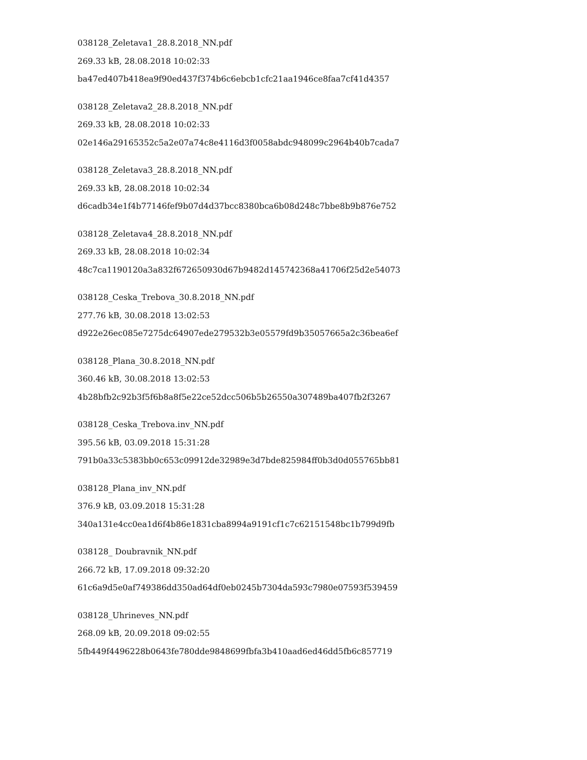038128_Zeletava1_28.8.2018_NN.pdf
269.33 kB, 28.08.2018 10:02:33
ba47ed407b418ea9f90ed437f374b6c6ebcb1cfc21aa1946ce8faa7cf41d4357
038128_Zeletava2_28.8.2018_NN.pdf
269.33 kB, 28.08.2018 10:02:33
02e146a29165352c5a2e07a74c8e4116d3f0058abdc948099c2964b40b7cada7
038128_Zeletava3_28.8.2018_NN.pdf
269.33 kB, 28.08.2018 10:02:34
d6cadb34e1f4b77146fef9b07d4d37bcc8380bca6b08d248c7bbe8b9b876e752
038128_Zeletava4_28.8.2018_NN.pdf
269.33 kB, 28.08.2018 10:02:34
48c7ca1190120a3a832f672650930d67b9482d145742368a41706f25d2e54073
038128_Ceska_Trebova_30.8.2018_NN.pdf
277.76 kB, 30.08.2018 13:02:53
d922e26ec085e7275dc64907ede279532b3e05579fd9b35057665a2c36bea6ef
038128_Plana_30.8.2018_NN.pdf
360.46 kB, 30.08.2018 13:02:53
4b28bfb2c92b3f5f6b8a8f5e22ce52dcc506b5b26550a307489ba407fb2f3267
038128_Ceska_Trebova.inv_NN.pdf
395.56 kB, 03.09.2018 15:31:28
791b0a33c5383bb0c653c09912de32989e3d7bde825984ff0b3d0d055765bb81
038128_Plana_inv_NN.pdf
376.9 kB, 03.09.2018 15:31:28
340a131e4cc0ea1d6f4b86e1831cba8994a9191cf1c7c62151548bc1b799d9fb
038128_ Doubravnik_NN.pdf
266.72 kB, 17.09.2018 09:32:20
61c6a9d5e0af749386dd350ad64df0eb0245b7304da593c7980e07593f539459
038128_Uhrineves_NN.pdf
268.09 kB, 20.09.2018 09:02:55
5fb449f4496228b0643fe780dde9848699fbfa3b410aad6ed46dd5fb6c857719